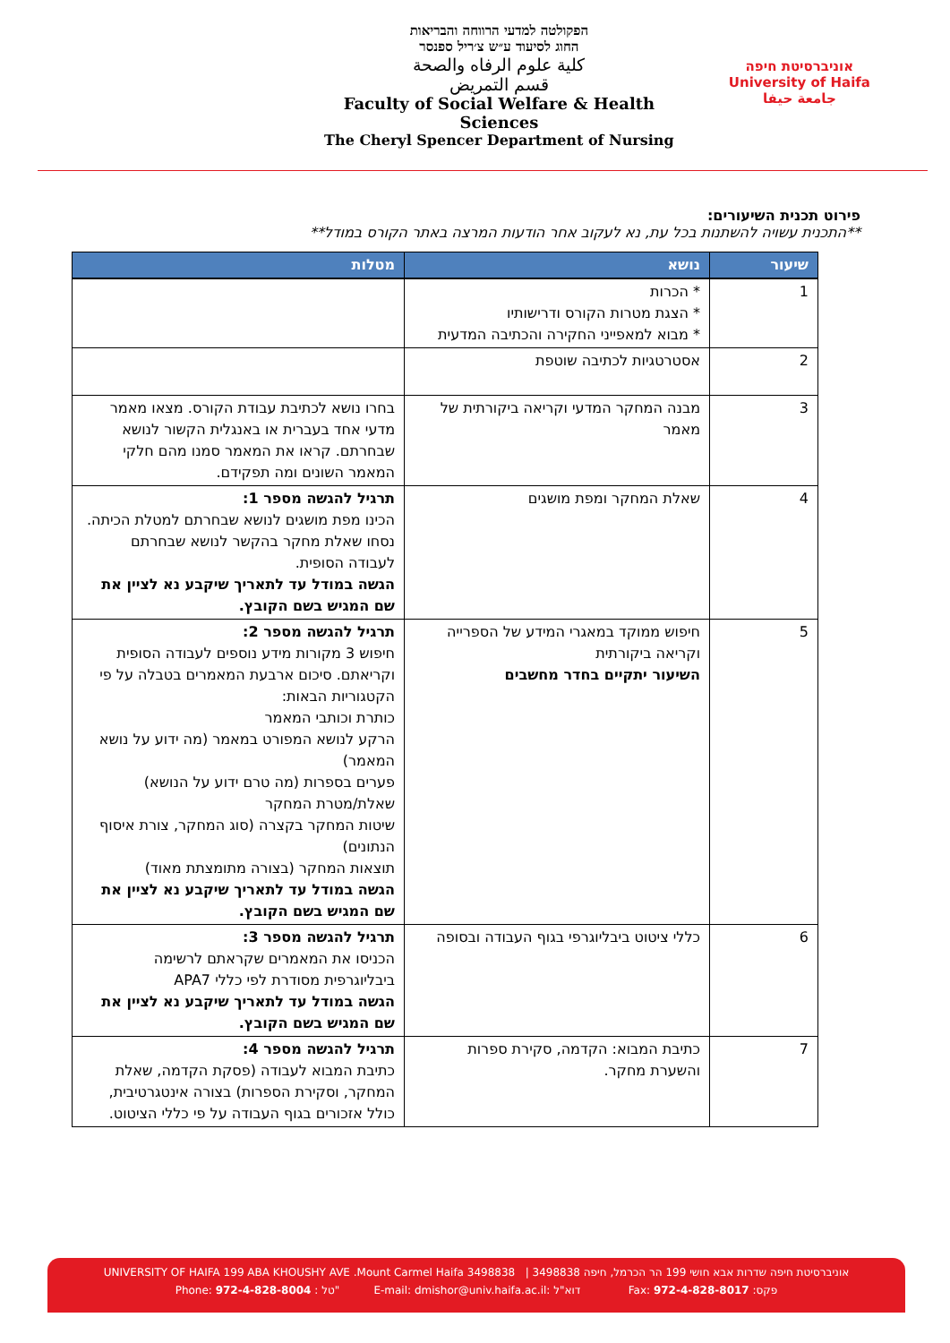הפקולטה למדעי הרווחה והבריאות
החוג לסיעוד ע״ש צ׳ריל ספנסר
كلية علوم الرفاه والصحة
قسم التمريض
Faculty of Social Welfare & Health Sciences
The Cheryl Spencer Department of Nursing
אוניברסיטת חיפה
University of Haifa
جامعة حيفا
פירוט תכנית השיעורים:
**התכנית עשויה להשתנות בכל עת, נא לעקוב אחר הודעות המרצה באתר הקורס במודל**
| שיעור | נושא | מטלות |
| --- | --- | --- |
| 1 | * הכרות * הצגת מטרות הקורס ודרישותיו * מבוא למאפייני החקירה והכתיבה המדעית | |
| 2 | אסטרטגיות לכתיבה שוטפת | |
| 3 | מבנה המחקר המדעי וקריאה ביקורתית של מאמר | בחרו נושא לכתיבת עבודת הקורס. מצאו מאמר מדעי אחד בעברית או באנגלית הקשור לנושא שבחרתם. קראו את המאמר סמנו מהם חלקי המאמר השונים ומה תפקידם. |
| 4 | שאלת המחקר ומפת מושגים | תרגיל להגשה מספר 1: הכינו מפת מושגים לנושא שבחרתם למטלת הכיתה. נסחו שאלת מחקר בהקשר לנושא שבחרתם לעבודה הסופית. הגשה במודל עד לתאריך שיקבע נא לציין את שם המגיש בשם הקובץ. |
| 5 | חיפוש ממוקד במאגרי המידע של הספרייה וקריאה ביקורתית השיעור יתקיים בחדר מחשבים | תרגיל להגשה מספר 2: חיפוש 3 מקורות מידע נוספים לעבודה הסופית וקריאתם. סיכום ארבעת המאמרים בטבלה על פי הקטגוריות הבאות: כותרת וכותבי המאמר הרקע לנושא המפורט במאמר (מה ידוע על נושא המאמר) פערים בספרות (מה טרם ידוע על הנושא) שאלת/מטרת המחקר שיטות המחקר בקצרה (סוג המחקר, צורת איסוף הנתונים) תוצאות המחקר (בצורה מתומצתת מאוד) הגשה במודל עד לתאריך שיקבע נא לציין את שם המגיש בשם הקובץ. |
| 6 | כללי ציטוט ביבליוגרפי בגוף העבודה ובסופה | תרגיל להגשה מספר 3: הכניסו את המאמרים שקראתם לרשימה ביבליוגרפית מסודרת לפי כללי APA7 הגשה במודל עד לתאריך שיקבע נא לציין את שם המגיש בשם הקובץ. |
| 7 | כתיבת המבוא: הקדמה, סקירת ספרות והשערת מחקר. | תרגיל להגשה מספר 4: כתיבת המבוא לעבודה (פסקת הקדמה, שאלת המחקר, וסקירת הספרות) בצורה אינטגרטיבית, כולל אזכורים בגוף העבודה על פי כללי הציטוט. |
UNIVERSITY OF HAIFA 199 ABA KHOUSHY AVE .Mount Carmel Haifa 3498838 | אוניברסיטת חיפה שדרות אבא חושי 199 הר הכרמל, חיפה 3498838
Phone: 972-4-828-8004 : טל" E-mail: dmishor@univ.haifa.ac.il: דוא"ל Fax: 972-4-828-8017 :פקס